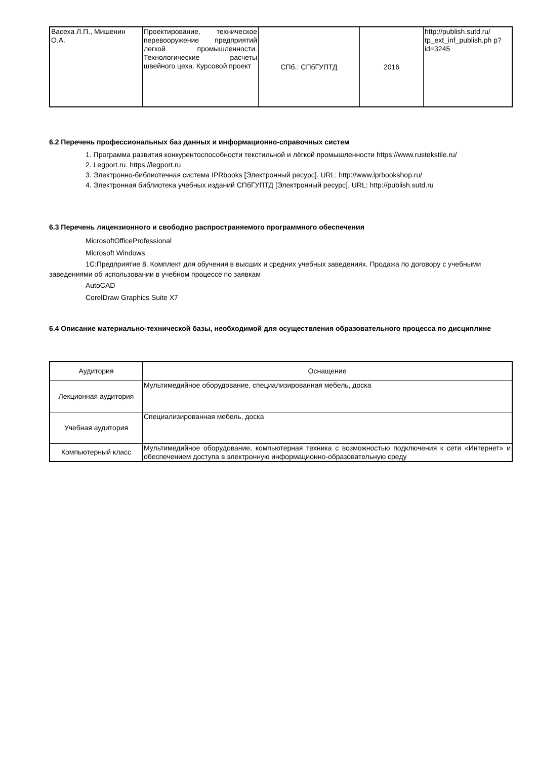| Васеха Л.П., Мишенин О.А. | Проектирование, техническое перевооружение предприятий легкой промышленности. Технологические расчеты швейного цеха. Курсовой проект | СПб.: СПбГУПТД | 2016 | http://publish.sutd.ru/ tp_ext_inf_publish.ph p?id=3245 |
6.2 Перечень профессиональных баз данных и информационно-справочных систем
1. Программа развития конкурентоспособности текстильной и лёгкой промышленности https://www.rustekstile.ru/
2. Legport.ru. https://legport.ru
3. Электронно-библиотечная система IPRbooks [Электронный ресурс]. URL: http://www.iprbookshop.ru/
4. Электронная библиотека учебных изданий СПбГУПТД [Электронный ресурс]. URL: http://publish.sutd.ru
6.3 Перечень лицензионного и свободно распространяемого программного обеспечения
MicrosoftOfficeProfessional
Microsoft Windows
1С:Предприятие 8. Комплект для обучения в высших и средних учебных заведениях. Продажа по договору с учебными заведениями об использовании в учебном процессе по заявкам
AutoCAD
CorelDraw Graphics Suite X7
6.4 Описание материально-технической базы, необходимой для осуществления образовательного процесса по дисциплине
| Аудитория | Оснащение |
| --- | --- |
| Лекционная аудитория | Мультимедийное оборудование, специализированная мебель, доска |
| Учебная аудитория | Специализированная мебель, доска |
| Компьютерный класс | Мультимедийное оборудование, компьютерная техника с возможностью подключения к сети «Интернет» и обеспечением доступа в электронную информационно-образовательную среду |